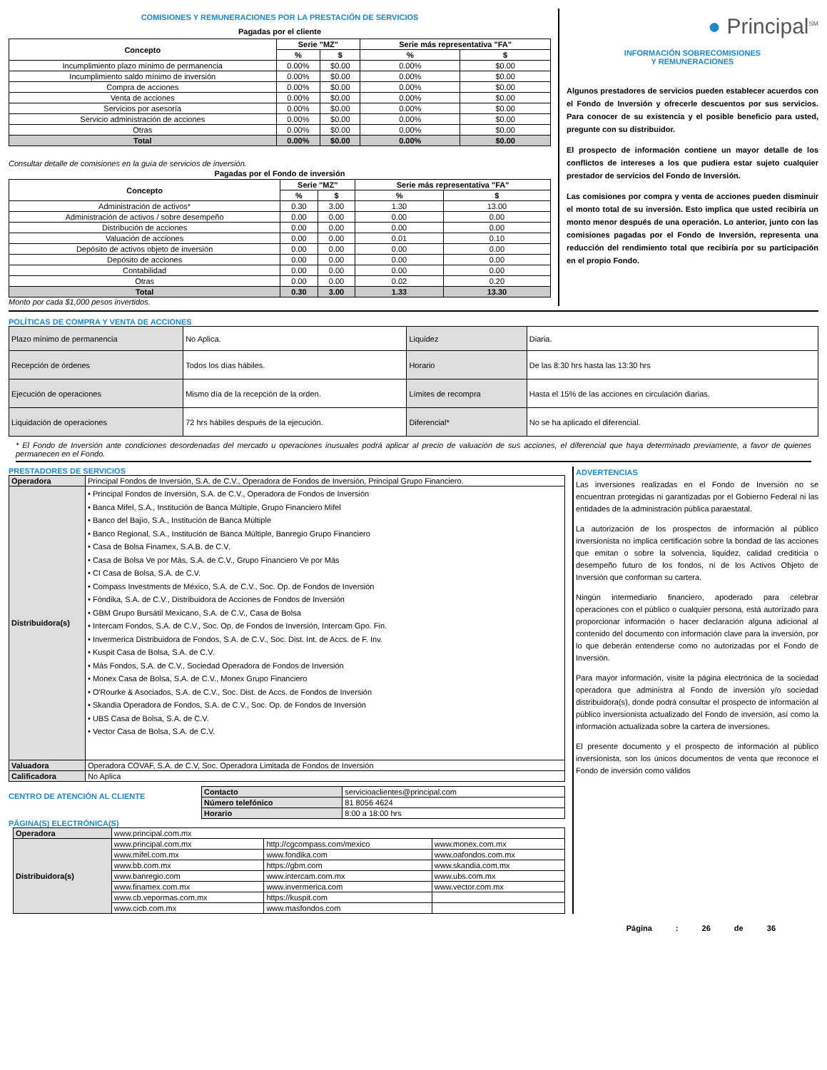COMISIONES Y REMUNERACIONES POR LA PRESTACIÓN DE SERVICIOS
Pagadas por el cliente
| Concepto | Serie "MZ" | | Serie más representativa "FA" | |
| --- | --- | --- | --- | --- |
| | % | $ | % | $ |
| Incumplimiento plazo mínimo de permanencia | 0.00% | $0.00 | 0.00% | $0.00 |
| Incumplimiento saldo mínimo de inversión | 0.00% | $0.00 | 0.00% | $0.00 |
| Compra de acciones | 0.00% | $0.00 | 0.00% | $0.00 |
| Venta de acciones | 0.00% | $0.00 | 0.00% | $0.00 |
| Servicios por asesoría | 0.00% | $0.00 | 0.00% | $0.00 |
| Servicio administración de acciones | 0.00% | $0.00 | 0.00% | $0.00 |
| Otras | 0.00% | $0.00 | 0.00% | $0.00 |
| Total | 0.00% | $0.00 | 0.00% | $0.00 |
Consultar detalle de comisiones en la guía de servicios de inversión.
Pagadas por el Fondo de inversión
| Concepto | Serie "MZ" | | Serie más representativa "FA" | |
| --- | --- | --- | --- | --- |
| | % | $ | % | $ |
| Administración de activos* | 0.30 | 3.00 | 1.30 | 13.00 |
| Administración de activos / sobre desempeño | 0.00 | 0.00 | 0.00 | 0.00 |
| Distribución de acciones | 0.00 | 0.00 | 0.00 | 0.00 |
| Valuación de acciones | 0.00 | 0.00 | 0.01 | 0.10 |
| Depósito de activos objeto de inversión | 0.00 | 0.00 | 0.00 | 0.00 |
| Depósito de acciones | 0.00 | 0.00 | 0.00 | 0.00 |
| Contabilidad | 0.00 | 0.00 | 0.00 | 0.00 |
| Otras | 0.00 | 0.00 | 0.02 | 0.20 |
| Total | 0.30 | 3.00 | 1.33 | 13.30 |
Monto por cada $1,000 pesos invertidos.
● Principal<sup>SM</sup>
INFORMACIÓN SOBRECOMISIONES
Y REMUNERACIONES
Algunos prestadores de servicios pueden establecer acuerdos con el Fondo de Inversión y ofrecerle descuentos por sus servicios. Para conocer de su existencia y el posible beneficio para usted, pregunte con su distribuidor.
El prospecto de información contiene un mayor detalle de los conflictos de intereses a los que pudiera estar sujeto cualquier prestador de servicios del Fondo de Inversión.
Las comisiones por compra y venta de acciones pueden disminuir el monto total de su inversión. Esto implica que usted recibiría un monto menor después de una operación. Lo anterior, junto con las comisiones pagadas por el Fondo de Inversión, representa una reducción del rendimiento total que recibiría por su participación en el propio Fondo.
POLÍTICAS DE COMPRA Y VENTA DE ACCIONES
| Plazo mínimo de permanencia | No Aplica. | Liquidez | Diaria. |
| Recepción de órdenes | Todos los días hábiles. | Horario | De las 8:30 hrs hasta las 13:30 hrs |
| Ejecución de operaciones | Mismo día de la recepción de la orden. | Límites de recompra | Hasta el 15% de las acciones en circulación diarias. |
| Liquidación de operaciones | 72 hrs hábiles después de la ejecución. | Diferencial* | No se ha aplicado el diferencial. |
* El Fondo de Inversión ante condiciones desordenadas del mercado u operaciones inusuales podrá aplicar al precio de valuación de sus acciones, el diferencial que haya determinado previamente, a favor de quienes permanecen en el Fondo.
PRESTADORES DE SERVICIOS
| Operadora | Principal Fondos de Inversión, S.A. de C.V., Operadora de Fondos de Inversión, Principal Grupo Financiero. |
| Distribuidora(s) | • Principal Fondos de Inversión, S.A. de C.V., Operadora de Fondos de Inversión • Banca Mifel, S.A., Institución de Banca Múltiple, Grupo Financiero Mifel • Banco del Bajío, S.A., Institución de Banca Múltiple • Banco Regional, S.A., Institución de Banca Múltiple, Banregio Grupo Financiero • Casa de Bolsa Finamex, S.A.B. de C.V. • Casa de Bolsa Ve por Más, S.A. de C.V., Grupo Financiero Ve por Más • CI Casa de Bolsa, S.A. de C.V. • Compass Investments de México, S.A. de C.V., Soc. Op. de Fondos de Inversión • Fóndika, S.A. de C.V., Distribuidora de Acciones de Fondos de Inversión • GBM Grupo Bursátil Mexicano, S.A. de C.V., Casa de Bolsa • Intercam Fondos, S.A. de C.V., Soc. Op. de Fondos de Inversión, Intercam Gpo. Fin. • Invermerica Distribuidora de Fondos, S.A. de C.V., Soc. Dist. Int. de Accs. de F. Inv. • Kuspit Casa de Bolsa, S.A. de C.V. • Más Fondos, S.A. de C.V., Sociedad Operadora de Fondos de Inversión • Monex Casa de Bolsa, S.A. de C.V., Monex Grupo Financiero • O'Rourke & Asociados, S.A. de C.V., Soc. Dist. de Accs. de Fondos de Inversión • Skandia Operadora de Fondos, S.A. de C.V., Soc. Op. de Fondos de Inversión • UBS Casa de Bolsa, S.A. de C.V. • Vector Casa de Bolsa, S.A. de C.V. |
| Valuadora | Operadora COVAF, S.A. de C.V, Soc. Operadora Limitada de Fondos de Inversión |
| Calificadora | No Aplica |
CENTRO DE ATENCIÓN AL CLIENTE
| Contacto | servicioaclientes@principal.com |
| Número telefónico | 81 8056 4624 |
| Horario | 8:00 a 18:00 hrs |
PÁGINA(S) ELECTRÓNICA(S)
| Operadora | www.principal.com.mx | | |
| Distribuidora(s) | www.principal.com.mx | http://cgcompass.com/mexico | www.monex.com.mx |
| | www.mifel.com.mx | www.fondika.com | www.oafondos.com.mx |
| | www.bb.com.mx | https://gbm.com | www.skandia.com.mx |
| | www.banregio.com | www.intercam.com.mx | www.ubs.com.mx |
| | www.finamex.com.mx | www.invermerica.com | www.vector.com.mx |
| | www.cb.vepormas.com.mx | https://kuspit.com | |
| | www.cicb.com.mx | www.masfondos.com | |
ADVERTENCIAS
Las inversiones realizadas en el Fondo de Inversión no se encuentran protegidas ni garantizadas por el Gobierno Federal ni las entidades de la administración pública paraestatal.
La autorización de los prospectos de información al público inversionista no implica certificación sobre la bondad de las acciones que emitan o sobre la solvencia, liquidez, calidad crediticia o desempeño futuro de los fondos, ni de los Activos Objeto de Inversión que conforman su cartera.
Ningún intermediario financiero, apoderado para celebrar operaciones con el público o cualquier persona, está autorizado para proporcionar información o hacer declaración alguna adicional al contenido del documento con información clave para la inversión, por lo que deberán entenderse como no autorizadas por el Fondo de Inversión.
Para mayor información, visite la página electrónica de la sociedad operadora que administra al Fondo de inversión y/o sociedad distribuidora(s), donde podrá consultar el prospecto de información al público inversionista actualizado del Fondo de inversión, así como la información actualizada sobre la cartera de inversiones.
El presente documento y el prospecto de información al público inversionista, son los únicos documentos de venta que reconoce el Fondo de inversión como válidos
Página : 26 de 36